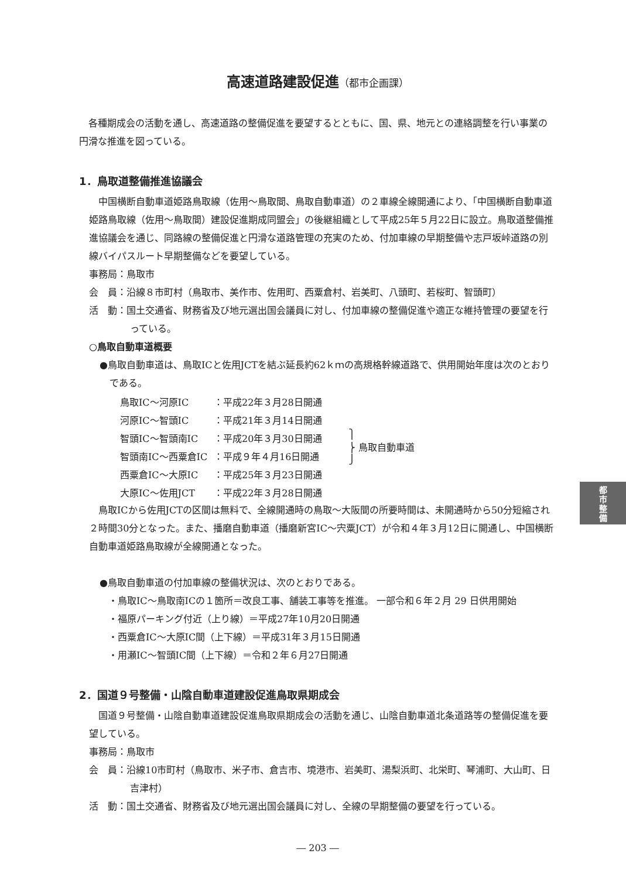高速道路建設促進（都市企画課）
各種期成会の活動を通し、高速道路の整備促進を要望するとともに、国、県、地元との連絡調整を行い事業の円滑な推進を図っている。
1．鳥取道整備推進協議会
中国横断自動車道姫路鳥取線（佐用～鳥取間、鳥取自動車道）の２車線全線開通により、「中国横断自動車道姫路鳥取線（佐用～鳥取間）建設促進期成同盟会」の後継組織として平成25年５月22日に設立。鳥取道整備推進協議会を通じ、同路線の整備促進と円滑な道路管理の充実のため、付加車線の早期整備や志戸坂峠道路の別線バイパスルート早期整備などを要望している。
事務局：鳥取市
会　員：沿線８市町村（鳥取市、美作市、佐用町、西粟倉村、岩美町、八頭町、若桜町、智頭町）
活　動：国土交通省、財務省及び地元選出国会議員に対し、付加車線の整備促進や適正な維持管理の要望を行っている。
○鳥取自動車道概要
●鳥取自動車道は、鳥取ICと佐用JCTを結ぶ延長約62ｋｍの高規格幹線道路で、供用開始年度は次のとおりである。
| 鳥取IC～河原IC | ：平成22年３月28日開通 | ⎫ ⎬ 鳥取自動車道 ⎭ |
| 河原IC～智頭IC | ：平成21年３月14日開通 | |
| 智頭IC～智頭南IC | ：平成20年３月30日開通 | |
| 智頭南IC～西粟倉IC | ：平成９年４月16日開通 | |
| 西粟倉IC～大原IC | ：平成25年３月23日開通 | |
| 大原IC～佐用JCT | ：平成22年３月28日開通 | |
鳥取ICから佐用JCTの区間は無料で、全線開通時の鳥取～大阪間の所要時間は、未開通時から50分短縮され２時間30分となった。また、播磨自動車道（播磨新宮IC～宍粟JCT）が令和４年３月12日に開通し、中国横断自動車道姫路鳥取線が全線開通となった。
●鳥取自動車道の付加車線の整備状況は、次のとおりである。
・鳥取IC～鳥取南ICの１箇所＝改良工事、舗装工事等を推進。 一部令和６年２月 29 日供用開始
・福原パーキング付近（上り線）＝平成27年10月20日開通
・西粟倉IC～大原IC間（上下線）＝平成31年３月15日開通
・用瀬IC～智頭IC間（上下線）＝令和２年６月27日開通
2．国道９号整備・山陰自動車道建設促進鳥取県期成会
国道９号整備・山陰自動車道建設促進鳥取県期成会の活動を通じ、山陰自動車道北条道路等の整備促進を要望している。
事務局：鳥取市
会　員：沿線10市町村（鳥取市、米子市、倉吉市、境港市、岩美町、湯梨浜町、北栄町、琴浦町、大山町、日吉津村）
活　動：国土交通省、財務省及び地元選出国会議員に対し、全線の早期整備の要望を行っている。
― 203 ―
都
市
整
備